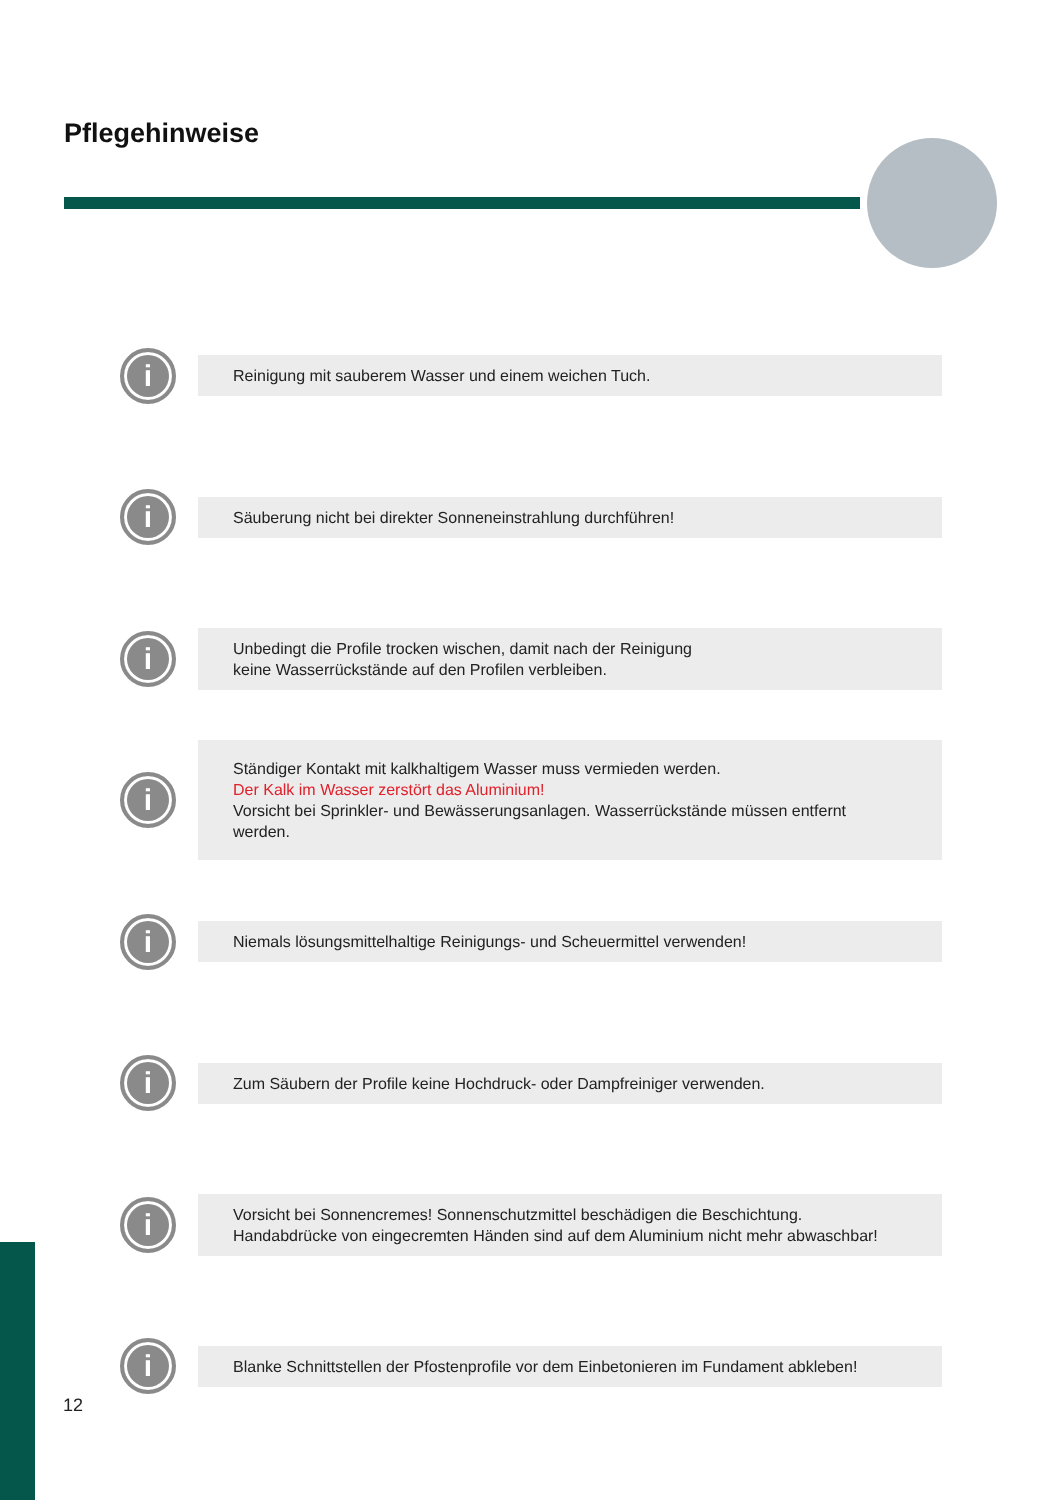Pflegehinweise
i
Reinigung mit sauberem Wasser und einem weichen Tuch.
i
Säuberung nicht bei direkter Sonneneinstrahlung durchführen!
i
Unbedingt die Profile trocken wischen, damit nach der Reinigung
keine Wasserrückstände auf den Profilen verbleiben.
i
Ständiger Kontakt mit kalkhaltigem Wasser muss vermieden werden.
Der Kalk im Wasser zerstört das Aluminium!
Vorsicht bei Sprinkler- und Bewässerungsanlagen. Wasserrückstände müssen entfernt werden.
i
Niemals lösungsmittelhaltige Reinigungs- und Scheuermittel verwenden!
i
Zum Säubern der Profile keine Hochdruck- oder Dampfreiniger verwenden.
i
Vorsicht bei Sonnencremes! Sonnenschutzmittel beschädigen die Beschichtung.
Handabdrücke von eingecremten Händen sind auf dem Aluminium nicht mehr abwaschbar!
i
Blanke Schnittstellen der Pfostenprofile vor dem Einbetonieren im Fundament abkleben!
12